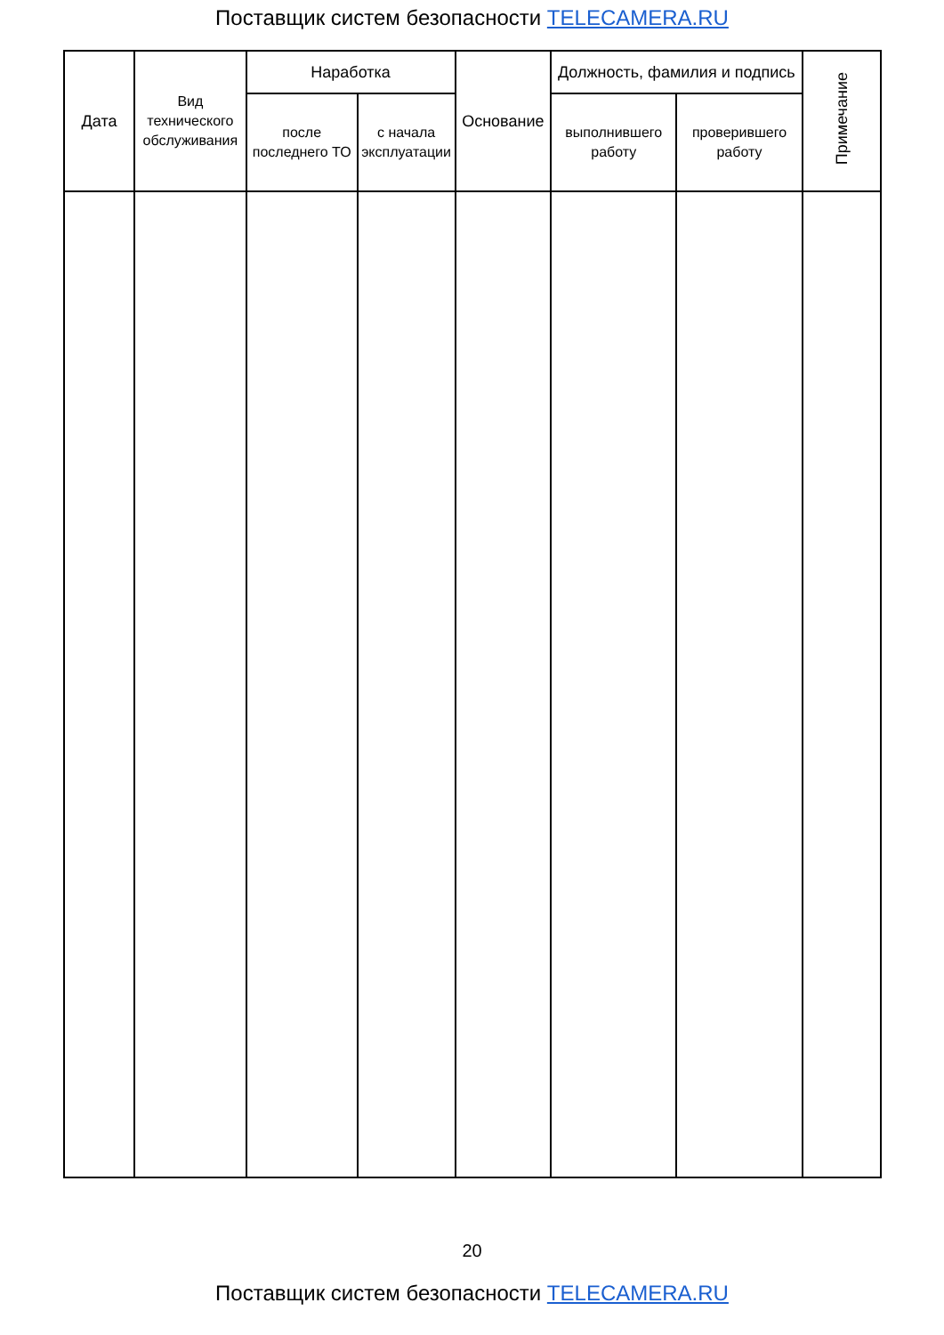Поставщик систем безопасности TELECAMERA.RU
| Дата | Вид технического обслуживания | Наработка | | Основание | Должность, фамилия и подпись | | Примечание |
| --- | --- | --- | --- | --- | --- | --- | --- |
| | | после последнего ТО | с начала эксплуатации | | выполнившего работу | проверившего работу | |
20
Поставщик систем безопасности TELECAMERA.RU